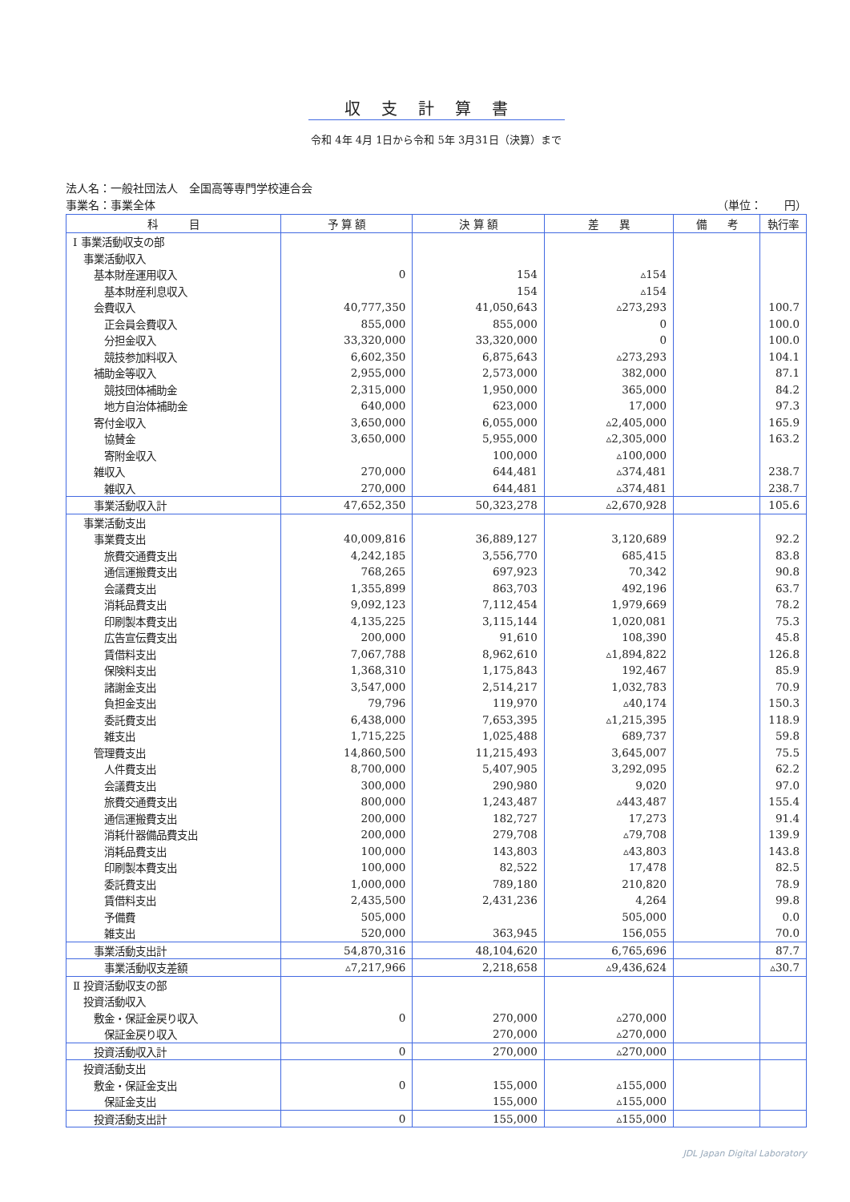収支計算書
令和 4年 4月 1日から令和 5年 3月31日（決算）まで
法人名：一般社団法人　全国高等専門学校連合会
事業名：事業全体 （単位：　　円）
| 科 目 | 予 算 額 | 決 算 額 | 差 異 | 備 考 | 執行率 |
| --- | --- | --- | --- | --- | --- |
| Ⅰ 事業活動収支の部 | | | | | |
| 事業活動収入 | | | | | |
| 基本財産運用収入 | 0 | 154 | ▵154 | | |
| 基本財産利息収入 | | 154 | ▵154 | | |
| 会費収入 | 40,777,350 | 41,050,643 | ▵273,293 | | 100.7 |
| 正会員会費収入 | 855,000 | 855,000 | 0 | | 100.0 |
| 分担金収入 | 33,320,000 | 33,320,000 | 0 | | 100.0 |
| 競技参加料収入 | 6,602,350 | 6,875,643 | ▵273,293 | | 104.1 |
| 補助金等収入 | 2,955,000 | 2,573,000 | 382,000 | | 87.1 |
| 競技団体補助金 | 2,315,000 | 1,950,000 | 365,000 | | 84.2 |
| 地方自治体補助金 | 640,000 | 623,000 | 17,000 | | 97.3 |
| 寄付金収入 | 3,650,000 | 6,055,000 | ▵2,405,000 | | 165.9 |
| 協賛金 | 3,650,000 | 5,955,000 | ▵2,305,000 | | 163.2 |
| 寄附金収入 | | 100,000 | ▵100,000 | | |
| 雑収入 | 270,000 | 644,481 | ▵374,481 | | 238.7 |
| 雑収入 | 270,000 | 644,481 | ▵374,481 | | 238.7 |
| 事業活動収入計 | 47,652,350 | 50,323,278 | ▵2,670,928 | | 105.6 |
| 事業活動支出 | | | | | |
| 事業費支出 | 40,009,816 | 36,889,127 | 3,120,689 | | 92.2 |
| 旅費交通費支出 | 4,242,185 | 3,556,770 | 685,415 | | 83.8 |
| 通信運搬費支出 | 768,265 | 697,923 | 70,342 | | 90.8 |
| 会議費支出 | 1,355,899 | 863,703 | 492,196 | | 63.7 |
| 消耗品費支出 | 9,092,123 | 7,112,454 | 1,979,669 | | 78.2 |
| 印刷製本費支出 | 4,135,225 | 3,115,144 | 1,020,081 | | 75.3 |
| 広告宣伝費支出 | 200,000 | 91,610 | 108,390 | | 45.8 |
| 賃借料支出 | 7,067,788 | 8,962,610 | ▵1,894,822 | | 126.8 |
| 保険料支出 | 1,368,310 | 1,175,843 | 192,467 | | 85.9 |
| 諸謝金支出 | 3,547,000 | 2,514,217 | 1,032,783 | | 70.9 |
| 負担金支出 | 79,796 | 119,970 | ▵40,174 | | 150.3 |
| 委託費支出 | 6,438,000 | 7,653,395 | ▵1,215,395 | | 118.9 |
| 雑支出 | 1,715,225 | 1,025,488 | 689,737 | | 59.8 |
| 管理費支出 | 14,860,500 | 11,215,493 | 3,645,007 | | 75.5 |
| 人件費支出 | 8,700,000 | 5,407,905 | 3,292,095 | | 62.2 |
| 会議費支出 | 300,000 | 290,980 | 9,020 | | 97.0 |
| 旅費交通費支出 | 800,000 | 1,243,487 | ▵443,487 | | 155.4 |
| 通信運搬費支出 | 200,000 | 182,727 | 17,273 | | 91.4 |
| 消耗什器備品費支出 | 200,000 | 279,708 | ▵79,708 | | 139.9 |
| 消耗品費支出 | 100,000 | 143,803 | ▵43,803 | | 143.8 |
| 印刷製本費支出 | 100,000 | 82,522 | 17,478 | | 82.5 |
| 委託費支出 | 1,000,000 | 789,180 | 210,820 | | 78.9 |
| 賃借料支出 | 2,435,500 | 2,431,236 | 4,264 | | 99.8 |
| 予備費 | 505,000 | | 505,000 | | 0.0 |
| 雑支出 | 520,000 | 363,945 | 156,055 | | 70.0 |
| 事業活動支出計 | 54,870,316 | 48,104,620 | 6,765,696 | | 87.7 |
| 事業活動収支差額 | ▵7,217,966 | 2,218,658 | ▵9,436,624 | | ▵30.7 |
| Ⅱ 投資活動収支の部 | | | | | |
| 投資活動収入 | | | | | |
| 敷金・保証金戻り収入 | 0 | 270,000 | ▵270,000 | | |
| 保証金戻り収入 | | 270,000 | ▵270,000 | | |
| 投資活動収入計 | 0 | 270,000 | ▵270,000 | | |
| 投資活動支出 | | | | | |
| 敷金・保証金支出 | 0 | 155,000 | ▵155,000 | | |
| 保証金支出 | | 155,000 | ▵155,000 | | |
| 投資活動支出計 | 0 | 155,000 | ▵155,000 | | |
JDL Japan Digital Laboratory